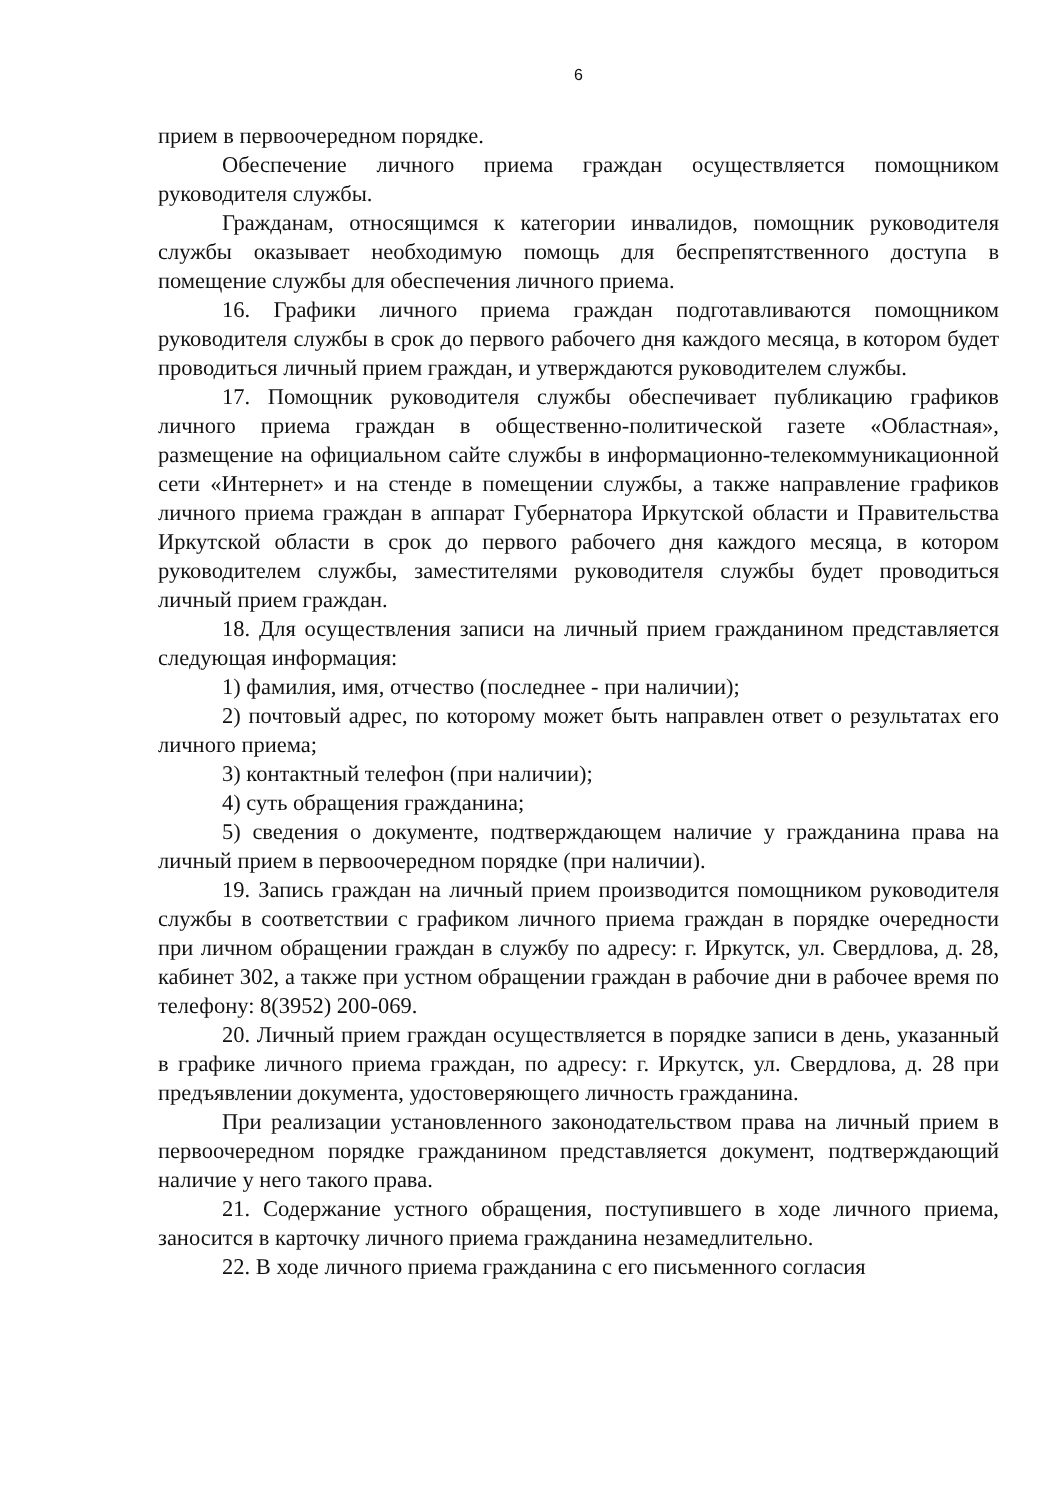6
прием в первоочередном порядке.
Обеспечение личного приема граждан осуществляется помощником руководителя службы.
Гражданам, относящимся к категории инвалидов, помощник руководителя службы оказывает необходимую помощь для беспрепятственного доступа в помещение службы для обеспечения личного приема.
16. Графики личного приема граждан подготавливаются помощником руководителя службы в срок до первого рабочего дня каждого месяца, в котором будет проводиться личный прием граждан, и утверждаются руководителем службы.
17. Помощник руководителя службы обеспечивает публикацию графиков личного приема граждан в общественно-политической газете «Областная», размещение на официальном сайте службы в информационно-телекоммуникационной сети «Интернет» и на стенде в помещении службы, а также направление графиков личного приема граждан в аппарат Губернатора Иркутской области и Правительства Иркутской области в срок до первого рабочего дня каждого месяца, в котором руководителем службы, заместителями руководителя службы будет проводиться личный прием граждан.
18. Для осуществления записи на личный прием гражданином представляется следующая информация:
1) фамилия, имя, отчество (последнее - при наличии);
2) почтовый адрес, по которому может быть направлен ответ о результатах его личного приема;
3) контактный телефон (при наличии);
4) суть обращения гражданина;
5) сведения о документе, подтверждающем наличие у гражданина права на личный прием в первоочередном порядке (при наличии).
19. Запись граждан на личный прием производится помощником руководителя службы в соответствии с графиком личного приема граждан в порядке очередности при личном обращении граждан в службу по адресу: г. Иркутск, ул. Свердлова, д. 28, кабинет 302, а также при устном обращении граждан в рабочие дни в рабочее время по телефону: 8(3952) 200-069.
20. Личный прием граждан осуществляется в порядке записи в день, указанный в графике личного приема граждан, по адресу: г. Иркутск, ул. Свердлова, д. 28 при предъявлении документа, удостоверяющего личность гражданина.
При реализации установленного законодательством права на личный прием в первоочередном порядке гражданином представляется документ, подтверждающий наличие у него такого права.
21. Содержание устного обращения, поступившего в ходе личного приема, заносится в карточку личного приема гражданина незамедлительно.
22. В ходе личного приема гражданина с его письменного согласия